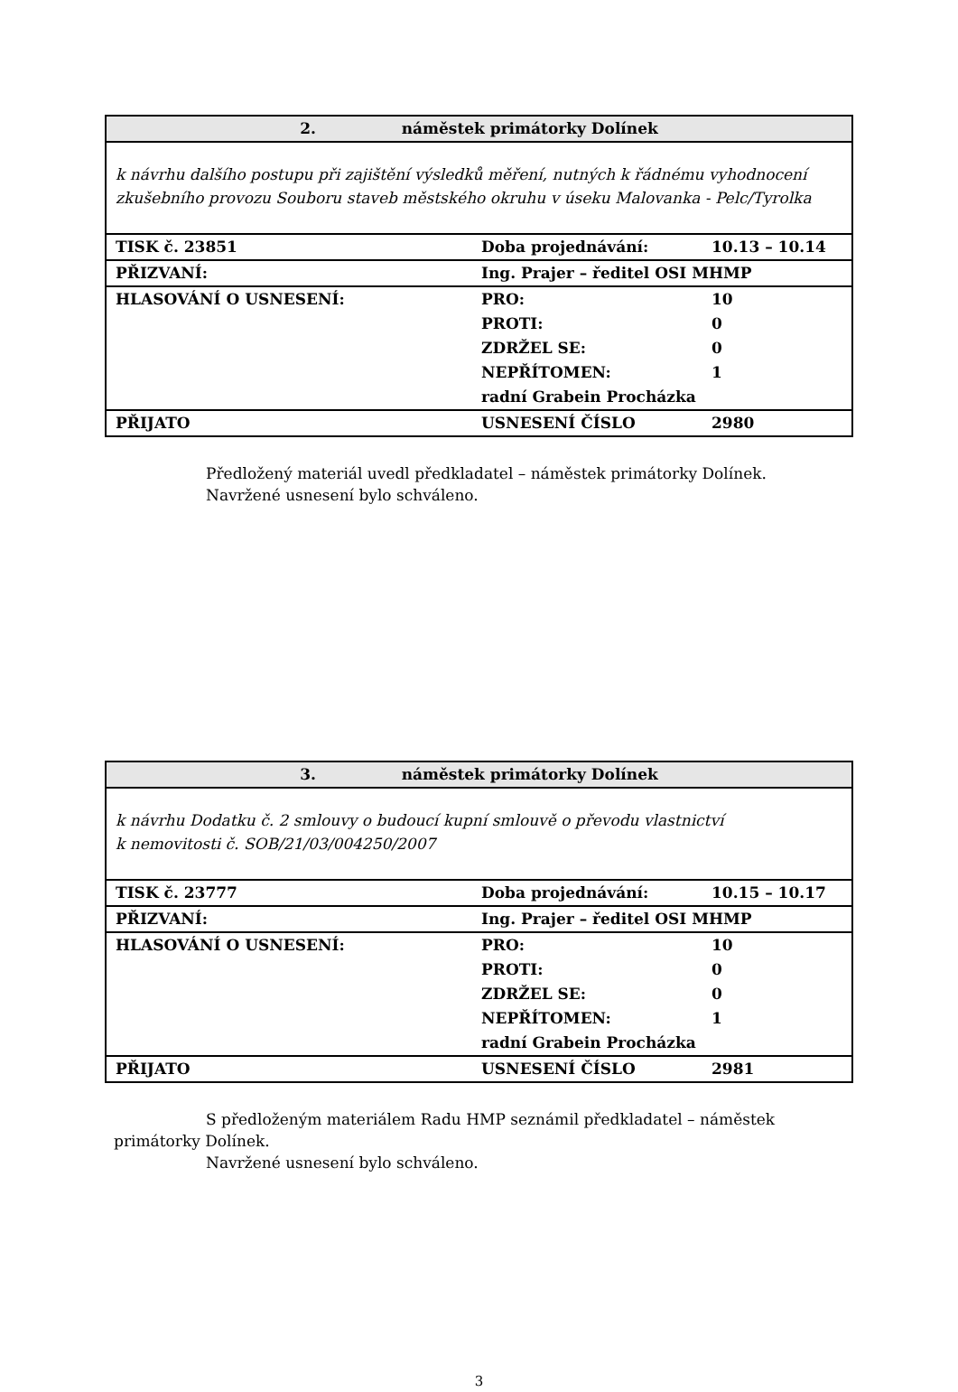| 2. náměstek primátorky Dolínek | | |
| --- | --- | --- |
| k návrhu dalšího postupu při zajištění výsledků měření, nutných k řádnému vyhodnocení zkušebního provozu Souboru staveb městského okruhu v úseku Malovanka - Pelc/Tyrolka | | |
| TISK č. 23851 | Doba projednávání: | 10.13 – 10.14 |
| PŘIZVANÍ: | Ing. Prajer – ředitel OSI MHMP | |
| HLASOVÁNÍ O USNESENÍ: | PRO: | 10 |
| | PROTI: | 0 |
| | ZDRŽEL SE: | 0 |
| | NEPŘÍTOMEN: | 1 |
| | radní Grabein Procházka | |
| PŘIJATO | USNESENÍ ČÍSLO | 2980 |
Předložený materiál uvedl předkladatel – náměstek primátorky Dolínek.
Navržené usnesení bylo schváleno.
| 3. náměstek primátorky Dolínek | | |
| --- | --- | --- |
| k návrhu Dodatku č. 2 smlouvy o budoucí kupní smlouvě o převodu vlastnictví k nemovitosti č. SOB/21/03/004250/2007 | | |
| TISK č. 23777 | Doba projednávání: | 10.15 – 10.17 |
| PŘIZVANÍ: | Ing. Prajer – ředitel OSI MHMP | |
| HLASOVÁNÍ O USNESENÍ: | PRO: | 10 |
| | PROTI: | 0 |
| | ZDRŽEL SE: | 0 |
| | NEPŘÍTOMEN: | 1 |
| | radní Grabein Procházka | |
| PŘIJATO | USNESENÍ ČÍSLO | 2981 |
S předloženým materiálem Radu HMP seznámil předkladatel – náměstek primátorky Dolínek.
Navržené usnesení bylo schváleno.
3